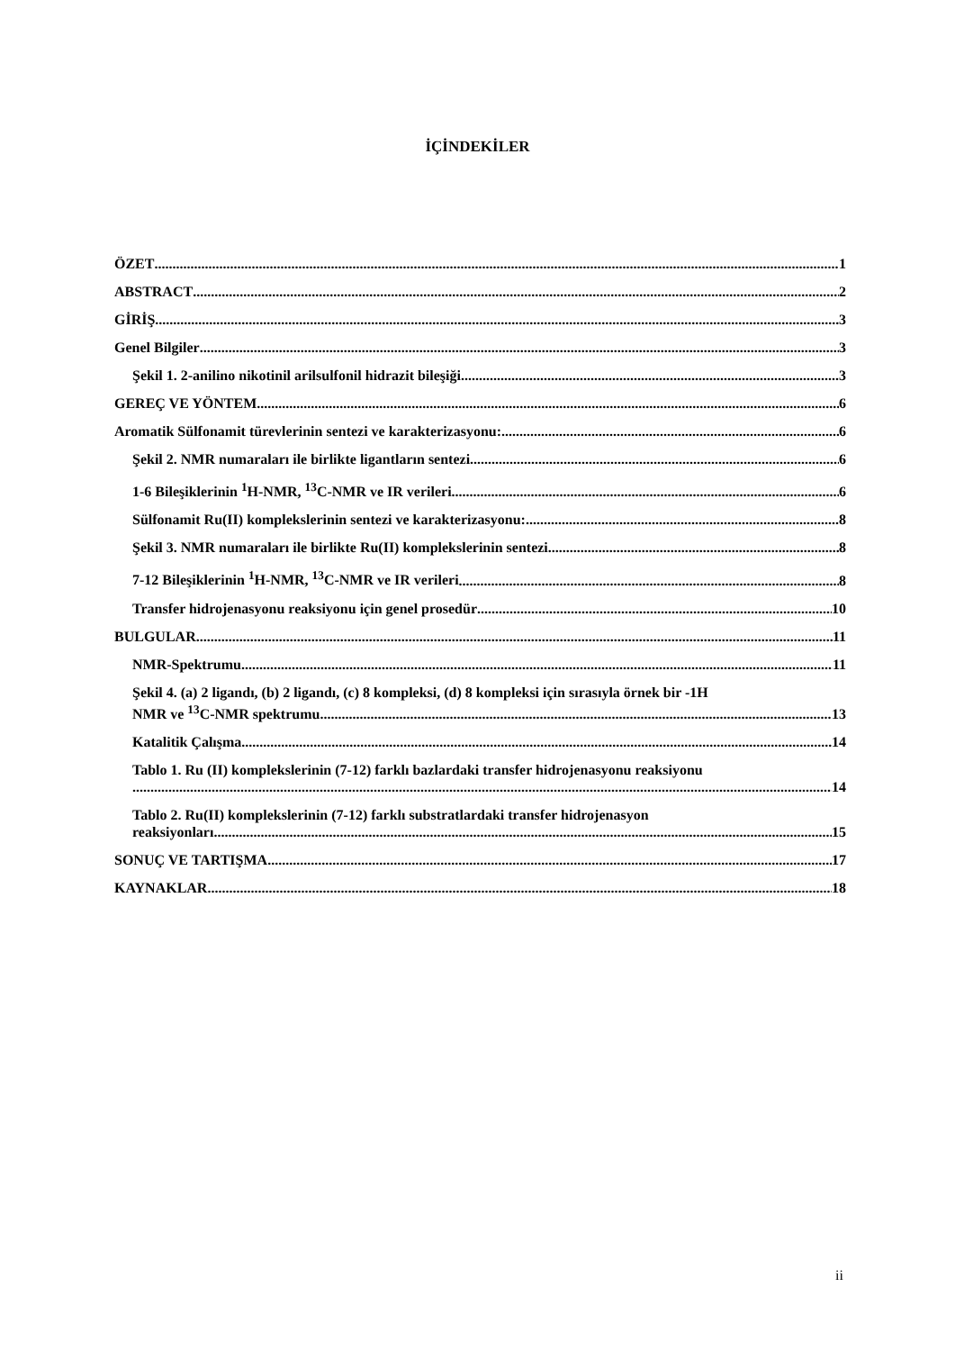İÇİNDEKİLER
ÖZET 1
ABSTRACT 2
GİRİŞ 3
Genel Bilgiler 3
Şekil 1. 2-anilino nikotinil arilsulfonil hidrazit bileşiği 3
GEREÇ VE YÖNTEM 6
Aromatik Sülfonamit türevlerinin sentezi ve karakterizasyonu: 6
Şekil 2. NMR numaraları ile birlikte ligantların sentezi 6
1-6 Bileşiklerinin <sup>1</sup>H-NMR, <sup>13</sup>C-NMR ve IR verileri 6
Sülfonamit Ru(II) komplekslerinin sentezi ve karakterizasyonu: 8
Şekil 3. NMR numaraları ile birlikte Ru(II) komplekslerinin sentezi 8
7-12 Bileşiklerinin <sup>1</sup>H-NMR, <sup>13</sup>C-NMR ve IR verileri 8
Transfer hidrojenasyonu reaksiyonu için genel prosedür 10
BULGULAR 11
NMR-Spektrumu 11
Şekil 4. (a) 2 ligandı, (b) 2 ligandı, (c) 8 kompleksi, (d) 8 kompleksi için sırasıyla örnek bir -1H
NMR ve <sup>13</sup>C-NMR spektrumu 13
Katalitik Çalışma 14
Tablo 1. Ru (II) komplekslerinin (7-12) farklı bazlardaki transfer hidrojenasyonu reaksiyonu
14
Tablo 2. Ru(II) komplekslerinin (7-12) farklı substratlardaki transfer hidrojenasyon
reaksiyonları 15
SONUÇ VE TARTIŞMA 17
KAYNAKLAR 18
ii